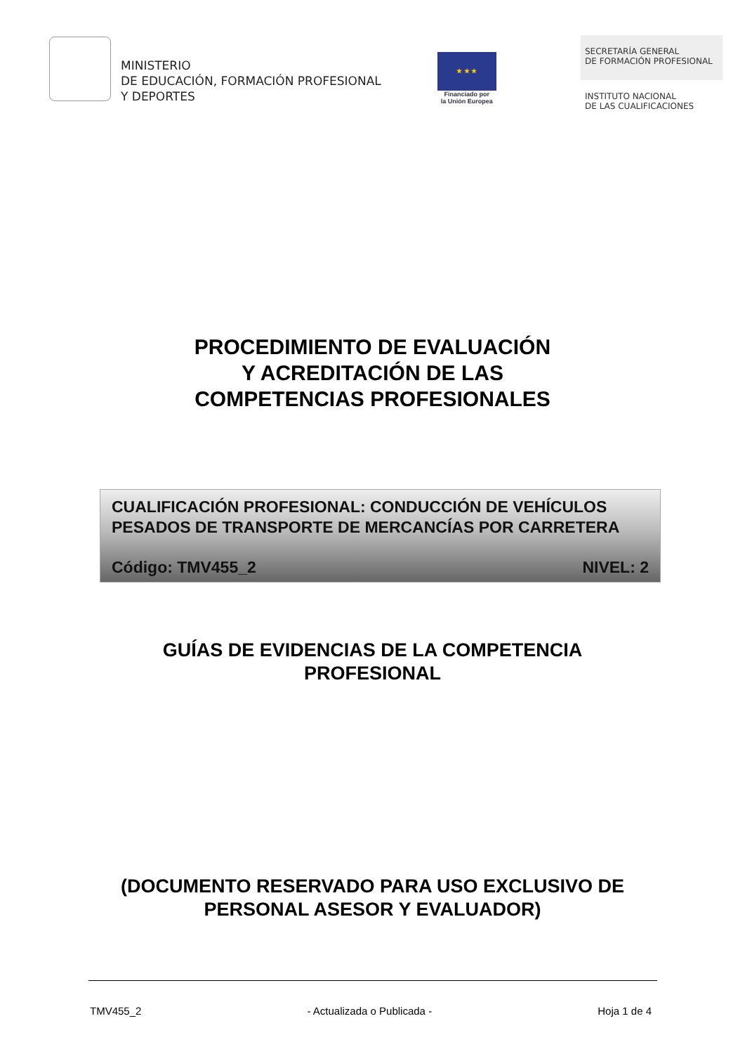MINISTERIO
DE EDUCACIÓN, FORMACIÓN PROFESIONAL
Y DEPORTES
★ ★ ★
Financiado por
la Unión Europea
SECRETARÍA GENERAL
DE FORMACIÓN PROFESIONAL
INSTITUTO NACIONAL
DE LAS CUALIFICACIONES
PROCEDIMIENTO DE EVALUACIÓN
Y ACREDITACIÓN DE LAS
COMPETENCIAS PROFESIONALES
CUALIFICACIÓN PROFESIONAL: CONDUCCIÓN DE VEHÍCULOS PESADOS DE TRANSPORTE DE MERCANCÍAS POR CARRETERA
Código: TMV455_2 NIVEL: 2
GUÍAS DE EVIDENCIAS DE LA COMPETENCIA
PROFESIONAL
(DOCUMENTO RESERVADO PARA USO EXCLUSIVO DE
PERSONAL ASESOR Y EVALUADOR)
TMV455_2 - Actualizada o Publicada - Hoja 1 de 4